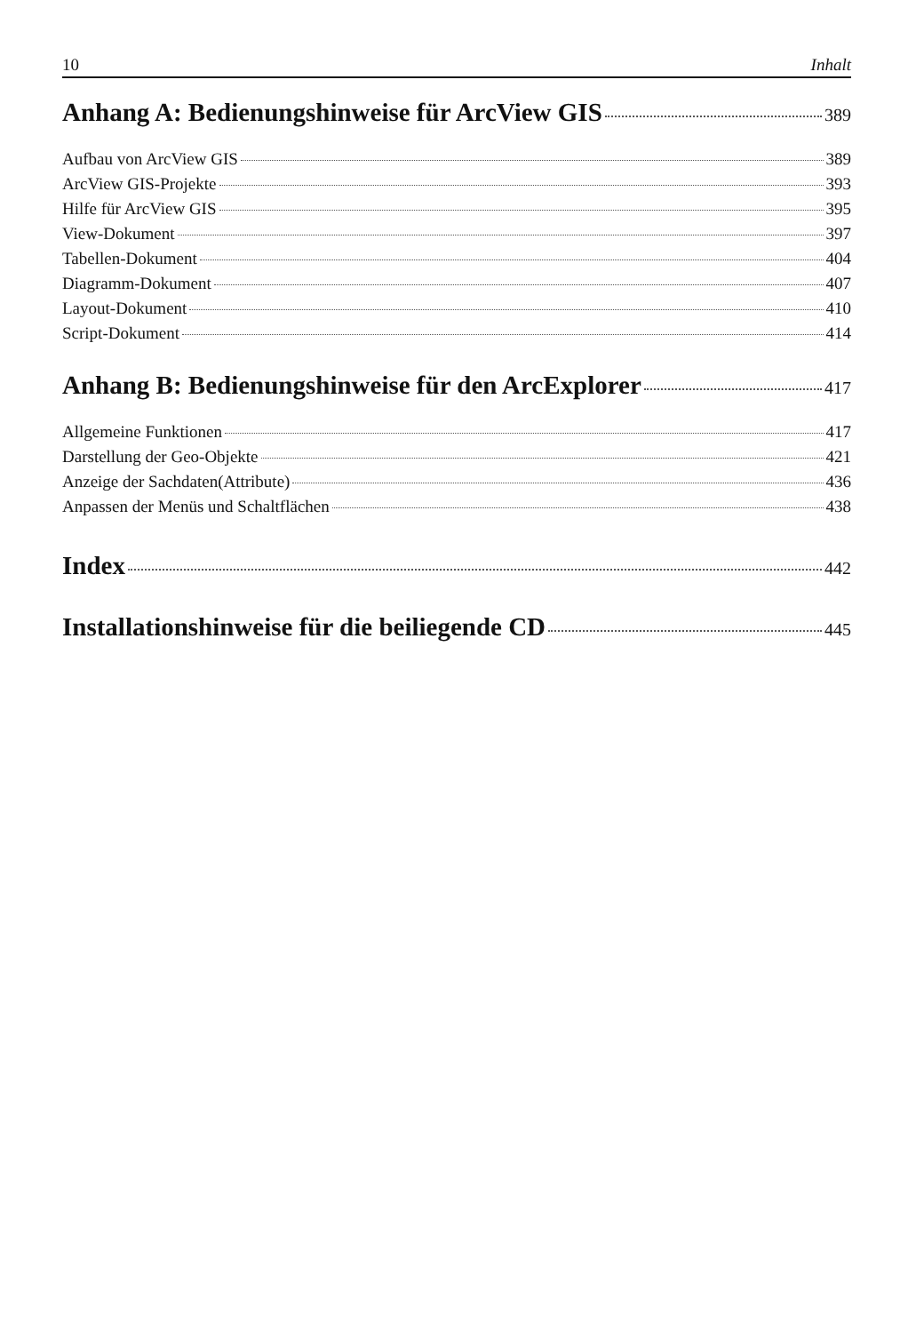10 Inhalt
Anhang A: Bedienungshinweise für ArcView GIS 389
Aufbau von ArcView GIS 389
ArcView GIS-Projekte 393
Hilfe für ArcView GIS 395
View-Dokument 397
Tabellen-Dokument 404
Diagramm-Dokument 407
Layout-Dokument 410
Script-Dokument 414
Anhang B: Bedienungshinweise für den ArcExplorer 417
Allgemeine Funktionen 417
Darstellung der Geo-Objekte 421
Anzeige der Sachdaten(Attribute) 436
Anpassen der Menüs und Schaltflächen 438
Index 442
Installationshinweise für die beiliegende CD 445